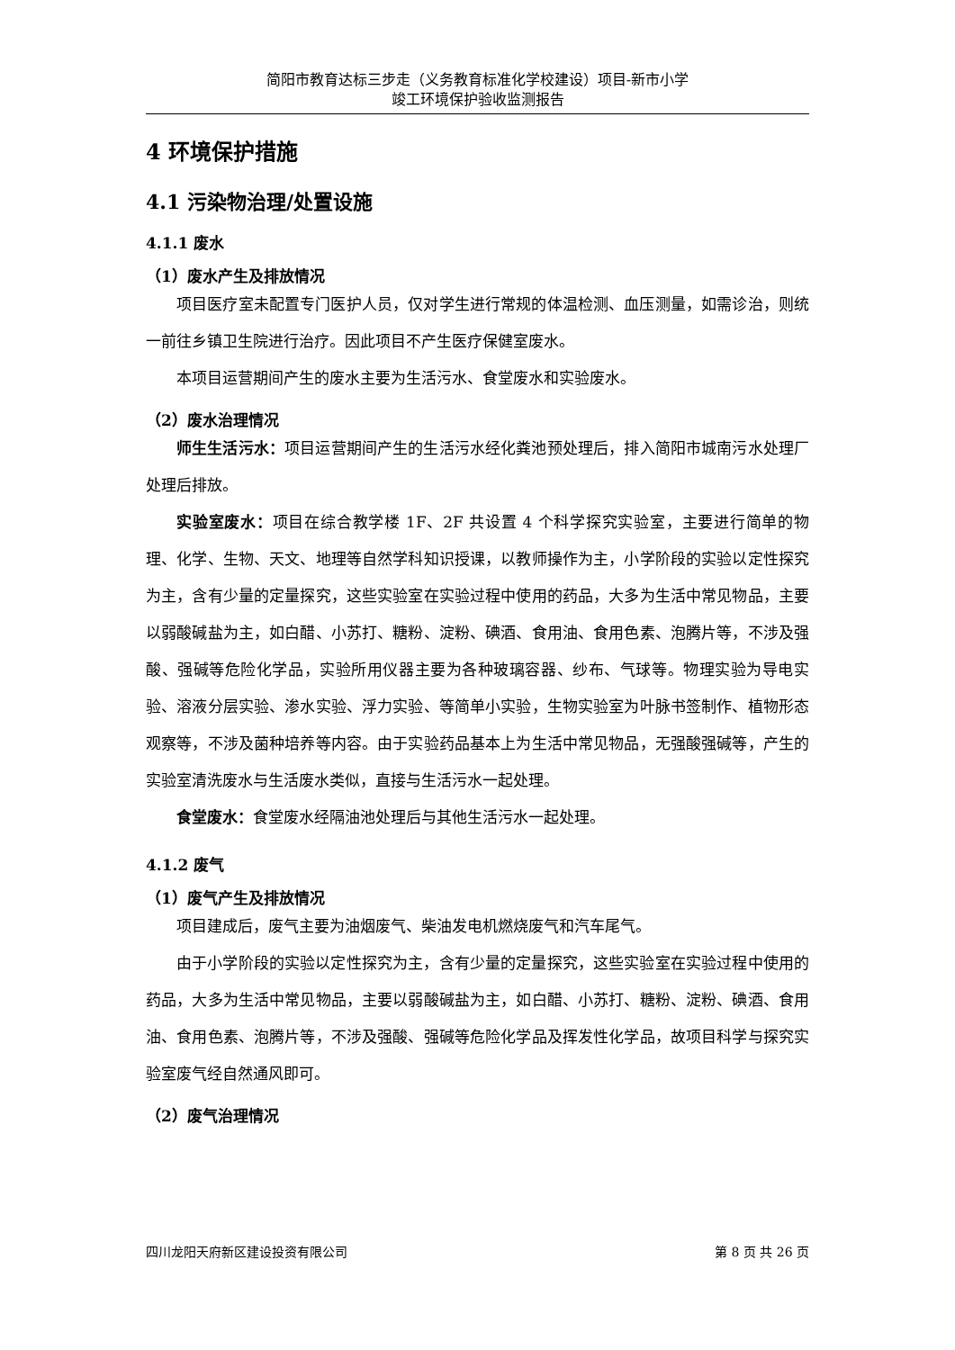简阳市教育达标三步走（义务教育标准化学校建设）项目-新市小学
竣工环境保护验收监测报告
4 环境保护措施
4.1 污染物治理/处置设施
4.1.1 废水
（1）废水产生及排放情况
项目医疗室未配置专门医护人员，仅对学生进行常规的体温检测、血压测量，如需诊治，则统一前往乡镇卫生院进行治疗。因此项目不产生医疗保健室废水。
本项目运营期间产生的废水主要为生活污水、食堂废水和实验废水。
（2）废水治理情况
师生生活污水：项目运营期间产生的生活污水经化粪池预处理后，排入简阳市城南污水处理厂处理后排放。
实验室废水：项目在综合教学楼 1F、2F 共设置 4 个科学探究实验室，主要进行简单的物理、化学、生物、天文、地理等自然学科知识授课，以教师操作为主，小学阶段的实验以定性探究为主，含有少量的定量探究，这些实验室在实验过程中使用的药品，大多为生活中常见物品，主要以弱酸碱盐为主，如白醋、小苏打、糖粉、淀粉、碘酒、食用油、食用色素、泡腾片等，不涉及强酸、强碱等危险化学品，实验所用仪器主要为各种玻璃容器、纱布、气球等。物理实验为导电实验、溶液分层实验、渗水实验、浮力实验、等简单小实验，生物实验室为叶脉书签制作、植物形态观察等，不涉及菌种培养等内容。由于实验药品基本上为生活中常见物品，无强酸强碱等，产生的实验室清洗废水与生活废水类似，直接与生活污水一起处理。
食堂废水：食堂废水经隔油池处理后与其他生活污水一起处理。
4.1.2 废气
（1）废气产生及排放情况
项目建成后，废气主要为油烟废气、柴油发电机燃烧废气和汽车尾气。
由于小学阶段的实验以定性探究为主，含有少量的定量探究，这些实验室在实验过程中使用的药品，大多为生活中常见物品，主要以弱酸碱盐为主，如白醋、小苏打、糖粉、淀粉、碘酒、食用油、食用色素、泡腾片等，不涉及强酸、强碱等危险化学品及挥发性化学品，故项目科学与探究实验室废气经自然通风即可。
（2）废气治理情况
四川龙阳天府新区建设投资有限公司 第 8 页 共 26 页